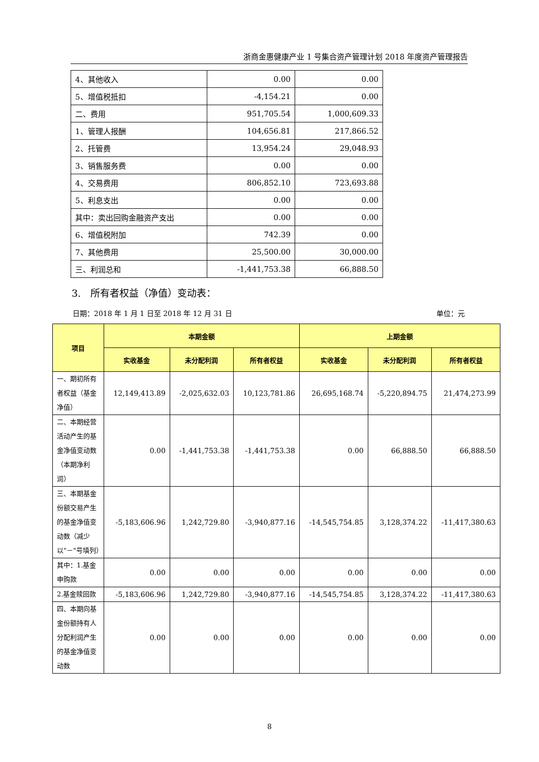浙商金惠健康产业 1 号集合资产管理计划 2018 年度资产管理报告
| 4、其他收入 | 0.00 | 0.00 |
| 5、增值税抵扣 | -4,154.21 | 0.00 |
| 二、费用 | 951,705.54 | 1,000,609.33 |
| 1、管理人报酬 | 104,656.81 | 217,866.52 |
| 2、托管费 | 13,954.24 | 29,048.93 |
| 3、销售服务费 | 0.00 | 0.00 |
| 4、交易费用 | 806,852.10 | 723,693.88 |
| 5、利息支出 | 0.00 | 0.00 |
| 其中：卖出回购金融资产支出 | 0.00 | 0.00 |
| 6、增值税附加 | 742.39 | 0.00 |
| 7、其他费用 | 25,500.00 | 30,000.00 |
| 三、利润总和 | -1,441,753.38 | 66,888.50 |
3.　所有者权益（净值）变动表：
日期：2018 年 1 月 1 日至 2018 年 12 月 31 日 单位：元
| 项目 | 本期金额 | | | 上期金额 | | |
| --- | --- | --- | --- | --- | --- | --- |
| | 实收基金 | 未分配利润 | 所有者权益 | 实收基金 | 未分配利润 | 所有者权益 |
| 一、期初所有者权益（基金净值） | 12,149,413.89 | -2,025,632.03 | 10,123,781.86 | 26,695,168.74 | -5,220,894.75 | 21,474,273.99 |
| 二、本期经营活动产生的基金净值变动数（本期净利润） | 0.00 | -1,441,753.38 | -1,441,753.38 | 0.00 | 66,888.50 | 66,888.50 |
| 三、本期基金份额交易产生的基金净值变动数（减少以"－"号填列） | -5,183,606.96 | 1,242,729.80 | -3,940,877.16 | -14,545,754.85 | 3,128,374.22 | -11,417,380.63 |
| 其中：1.基金申购款 | 0.00 | 0.00 | 0.00 | 0.00 | 0.00 | 0.00 |
| 2.基金赎回款 | -5,183,606.96 | 1,242,729.80 | -3,940,877.16 | -14,545,754.85 | 3,128,374.22 | -11,417,380.63 |
| 四、本期向基金份额持有人分配利润产生的基金净值变动数 | 0.00 | 0.00 | 0.00 | 0.00 | 0.00 | 0.00 |
8